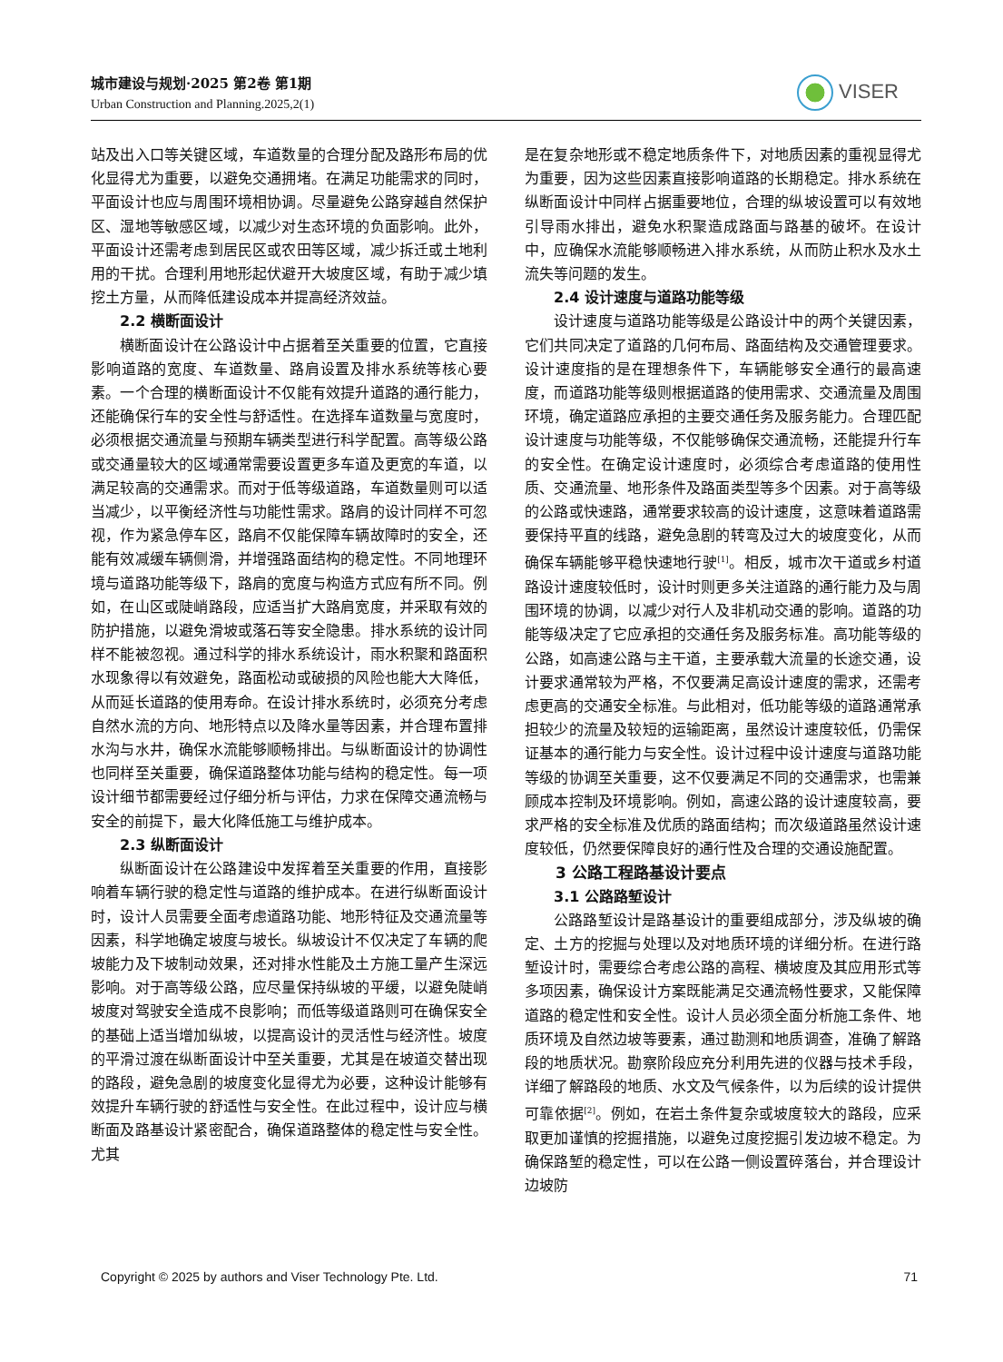城市建设与规划·2025 第2卷 第1期
Urban Construction and Planning.2025,2(1)
VISER
站及出入口等关键区域，车道数量的合理分配及路形布局的优化显得尤为重要，以避免交通拥堵。在满足功能需求的同时，平面设计也应与周围环境相协调。尽量避免公路穿越自然保护区、湿地等敏感区域，以减少对生态环境的负面影响。此外，平面设计还需考虑到居民区或农田等区域，减少拆迁或土地利用的干扰。合理利用地形起伏避开大坡度区域，有助于减少填挖土方量，从而降低建设成本并提高经济效益。
2.2 横断面设计
横断面设计在公路设计中占据着至关重要的位置，它直接影响道路的宽度、车道数量、路肩设置及排水系统等核心要素。一个合理的横断面设计不仅能有效提升道路的通行能力，还能确保行车的安全性与舒适性。在选择车道数量与宽度时，必须根据交通流量与预期车辆类型进行科学配置。高等级公路或交通量较大的区域通常需要设置更多车道及更宽的车道，以满足较高的交通需求。而对于低等级道路，车道数量则可以适当减少，以平衡经济性与功能性需求。路肩的设计同样不可忽视，作为紧急停车区，路肩不仅能保障车辆故障时的安全，还能有效减缓车辆侧滑，并增强路面结构的稳定性。不同地理环境与道路功能等级下，路肩的宽度与构造方式应有所不同。例如，在山区或陡峭路段，应适当扩大路肩宽度，并采取有效的防护措施，以避免滑坡或落石等安全隐患。排水系统的设计同样不能被忽视。通过科学的排水系统设计，雨水积聚和路面积水现象得以有效避免，路面松动或破损的风险也能大大降低，从而延长道路的使用寿命。在设计排水系统时，必须充分考虑自然水流的方向、地形特点以及降水量等因素，并合理布置排水沟与水井，确保水流能够顺畅排出。与纵断面设计的协调性也同样至关重要，确保道路整体功能与结构的稳定性。每一项设计细节都需要经过仔细分析与评估，力求在保障交通流畅与安全的前提下，最大化降低施工与维护成本。
2.3 纵断面设计
纵断面设计在公路建设中发挥着至关重要的作用，直接影响着车辆行驶的稳定性与道路的维护成本。在进行纵断面设计时，设计人员需要全面考虑道路功能、地形特征及交通流量等因素，科学地确定坡度与坡长。纵坡设计不仅决定了车辆的爬坡能力及下坡制动效果，还对排水性能及土方施工量产生深远影响。对于高等级公路，应尽量保持纵坡的平缓，以避免陡峭坡度对驾驶安全造成不良影响；而低等级道路则可在确保安全的基础上适当增加纵坡，以提高设计的灵活性与经济性。坡度的平滑过渡在纵断面设计中至关重要，尤其是在坡道交替出现的路段，避免急剧的坡度变化显得尤为必要，这种设计能够有效提升车辆行驶的舒适性与安全性。在此过程中，设计应与横断面及路基设计紧密配合，确保道路整体的稳定性与安全性。尤其
是在复杂地形或不稳定地质条件下，对地质因素的重视显得尤为重要，因为这些因素直接影响道路的长期稳定。排水系统在纵断面设计中同样占据重要地位，合理的纵坡设置可以有效地引导雨水排出，避免水积聚造成路面与路基的破坏。在设计中，应确保水流能够顺畅进入排水系统，从而防止积水及水土流失等问题的发生。
2.4 设计速度与道路功能等级
设计速度与道路功能等级是公路设计中的两个关键因素，它们共同决定了道路的几何布局、路面结构及交通管理要求。设计速度指的是在理想条件下，车辆能够安全通行的最高速度，而道路功能等级则根据道路的使用需求、交通流量及周围环境，确定道路应承担的主要交通任务及服务能力。合理匹配设计速度与功能等级，不仅能够确保交通流畅，还能提升行车的安全性。在确定设计速度时，必须综合考虑道路的使用性质、交通流量、地形条件及路面类型等多个因素。对于高等级的公路或快速路，通常要求较高的设计速度，这意味着道路需要保持平直的线路，避免急剧的转弯及过大的坡度变化，从而确保车辆能够平稳快速地行驶<sup>[1]</sup>。相反，城市次干道或乡村道路设计速度较低时，设计时则更多关注道路的通行能力及与周围环境的协调，以减少对行人及非机动交通的影响。道路的功能等级决定了它应承担的交通任务及服务标准。高功能等级的公路，如高速公路与主干道，主要承载大流量的长途交通，设计要求通常较为严格，不仅要满足高设计速度的需求，还需考虑更高的交通安全标准。与此相对，低功能等级的道路通常承担较少的流量及较短的运输距离，虽然设计速度较低，仍需保证基本的通行能力与安全性。设计过程中设计速度与道路功能等级的协调至关重要，这不仅要满足不同的交通需求，也需兼顾成本控制及环境影响。例如，高速公路的设计速度较高，要求严格的安全标准及优质的路面结构；而次级道路虽然设计速度较低，仍然要保障良好的通行性及合理的交通设施配置。
3 公路工程路基设计要点
3.1 公路路堑设计
公路路堑设计是路基设计的重要组成部分，涉及纵坡的确定、土方的挖掘与处理以及对地质环境的详细分析。在进行路堑设计时，需要综合考虑公路的高程、横坡度及其应用形式等多项因素，确保设计方案既能满足交通流畅性要求，又能保障道路的稳定性和安全性。设计人员必须全面分析施工条件、地质环境及自然边坡等要素，通过勘测和地质调查，准确了解路段的地质状况。勘察阶段应充分利用先进的仪器与技术手段，详细了解路段的地质、水文及气候条件，以为后续的设计提供可靠依据<sup>[2]</sup>。例如，在岩土条件复杂或坡度较大的路段，应采取更加谨慎的挖掘措施，以避免过度挖掘引发边坡不稳定。为确保路堑的稳定性，可以在公路一侧设置碎落台，并合理设计边坡防
Copyright © 2025 by authors and Viser Technology Pte. Ltd. 71